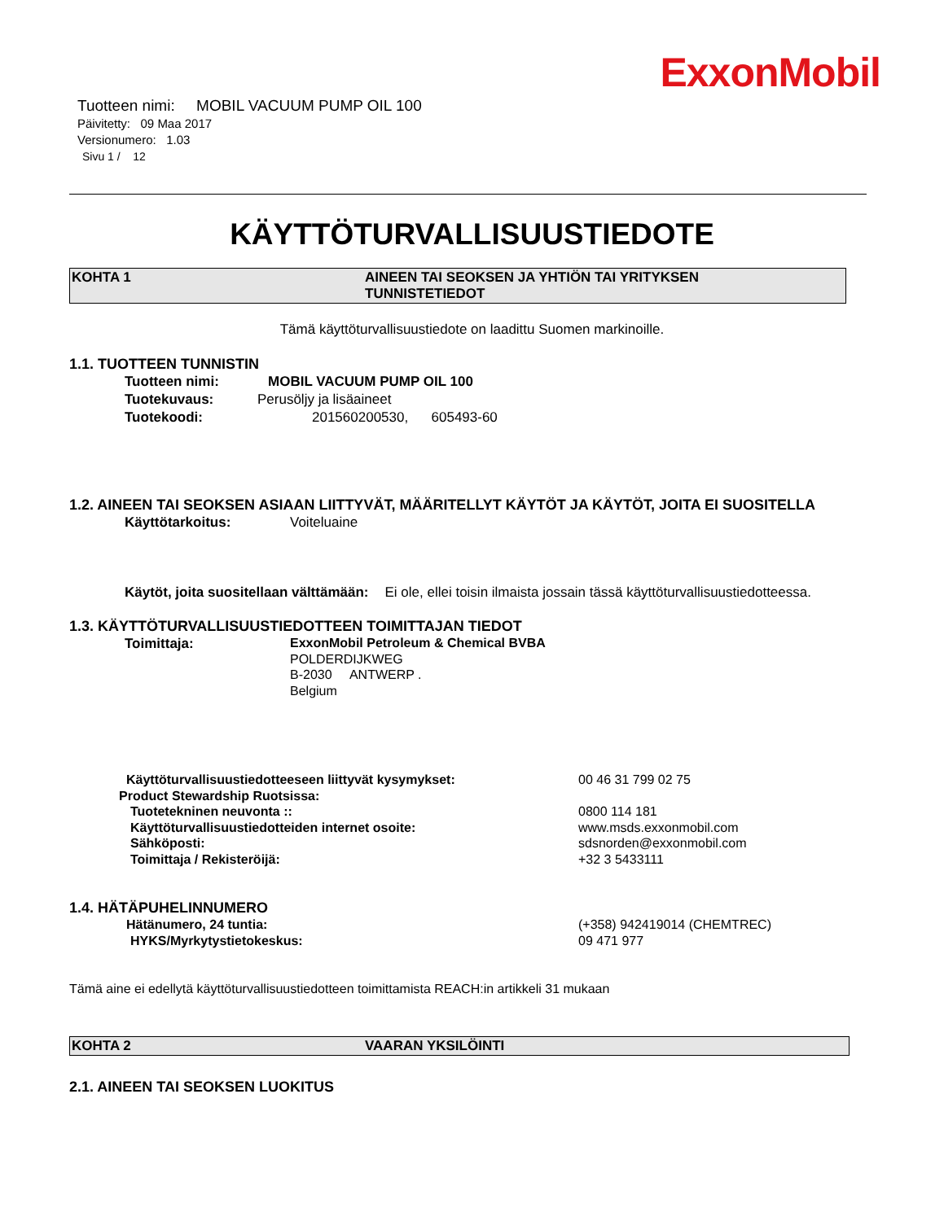ExxonMobil
Tuotteen nimi: MOBIL VACUUM PUMP OIL 100
Päivitetty: 09 Maa 2017
Versionumero: 1.03
Sivu 1 / 12
KÄYTTÖTURVALLISUUSTIEDOTE
KOHTA 1 AINEEN TAI SEOKSEN JA YHTIÖN TAI YRITYKSEN
TUNNISTETIEDOT
Tämä käyttöturvallisuustiedote on laadittu Suomen markinoille.
1.1. TUOTTEEN TUNNISTIN
Tuotteen nimi: MOBIL VACUUM PUMP OIL 100
Tuotekuvaus: Perusöljy ja lisäaineet
Tuotekoodi: 201560200530, 605493-60
1.2. AINEEN TAI SEOKSEN ASIAAN LIITTYVÄT, MÄÄRITELLYT KÄYTÖT JA KÄYTÖT, JOITA EI SUOSITELLA
Käyttötarkoitus: Voiteluaine
Käytöt, joita suositellaan välttämään: Ei ole, ellei toisin ilmaista jossain tässä käyttöturvallisuustiedotteessa.
1.3. KÄYTTÖTURVALLISUUSTIEDOTTEEN TOIMITTAJAN TIEDOT
Toimittaja: ExxonMobil Petroleum & Chemical BVBA
POLDERDIJKWEG
B-2030 ANTWERP .
Belgium
Käyttöturvallisuustiedotteeseen liittyvät kysymykset: 00 46 31 799 02 75
Product Stewardship Ruotsissa:
Tuotetekninen neuvonta :: 0800 114 181
Käyttöturvallisuustiedotteiden internet osoite: www.msds.exxonmobil.com
Sähköposti: sdsnorden@exxonmobil.com
Toimittaja / Rekisteröijä: +32 3 5433111
1.4. HÄTÄPUHELINNUMERO
Hätänumero, 24 tuntia: (+358) 942419014 (CHEMTREC)
HYKS/Myrkytystietokeskus: 09 471 977
Tämä aine ei edellytä käyttöturvallisuustiedotteen toimittamista REACH:in artikkeli 31 mukaan
KOHTA 2 VAARAN YKSILÖINTI
2.1. AINEEN TAI SEOKSEN LUOKITUS